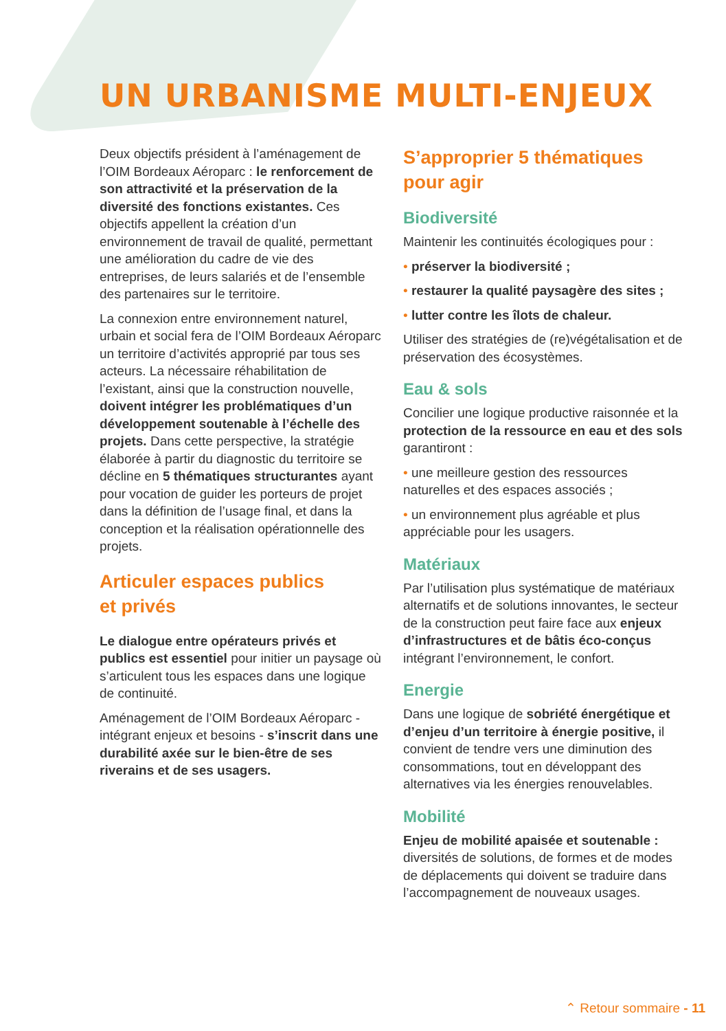UN URBANISME MULTI-ENJEUX
Deux objectifs président à l’aménagement de l’OIM Bordeaux Aéroparc : le renforcement de son attractivité et la préservation de la diversité des fonctions existantes. Ces objectifs appellent la création d’un environnement de travail de qualité, permettant une amélioration du cadre de vie des entreprises, de leurs salariés et de l’ensemble des partenaires sur le territoire.
La connexion entre environnement naturel, urbain et social fera de l’OIM Bordeaux Aéroparc un territoire d’activités approprié par tous ses acteurs. La nécessaire réhabilitation de l’existant, ainsi que la construction nouvelle, doivent intégrer les problématiques d’un développement soutenable à l’échelle des projets. Dans cette perspective, la stratégie élaborée à partir du diagnostic du territoire se décline en 5 thématiques structurantes ayant pour vocation de guider les porteurs de projet dans la définition de l’usage final, et dans la conception et la réalisation opérationnelle des projets.
Articuler espaces publics
et privés
Le dialogue entre opérateurs privés et publics est essentiel pour initier un paysage où s’articulent tous les espaces dans une logique de continuité.
Aménagement de l’OIM Bordeaux Aéroparc - intégrant enjeux et besoins - s’inscrit dans une durabilité axée sur le bien-être de ses riverains et de ses usagers.
S’approprier 5 thématiques
pour agir
Biodiversité
Maintenir les continuités écologiques pour :
• préserver la biodiversité ;
• restaurer la qualité paysagère des sites ;
• lutter contre les îlots de chaleur.
Utiliser des stratégies de (re)végétalisation et de préservation des écosystèmes.
Eau & sols
Concilier une logique productive raisonnée et la protection de la ressource en eau et des sols garantiront :
• une meilleure gestion des ressources naturelles et des espaces associés ;
• un environnement plus agréable et plus appréciable pour les usagers.
Matériaux
Par l’utilisation plus systématique de matériaux alternatifs et de solutions innovantes, le secteur de la construction peut faire face aux enjeux d’infrastructures et de bâtis éco-conçus intégrant l’environnement, le confort.
Energie
Dans une logique de sobriété énergétique et d’enjeu d’un territoire à énergie positive, il convient de tendre vers une diminution des consommations, tout en développant des alternatives via les énergies renouvelables.
Mobilité
Enjeu de mobilité apaisée et soutenable : diversités de solutions, de formes et de modes de déplacements qui doivent se traduire dans l’accompagnement de nouveaux usages.
⌃ Retour sommaire - 11